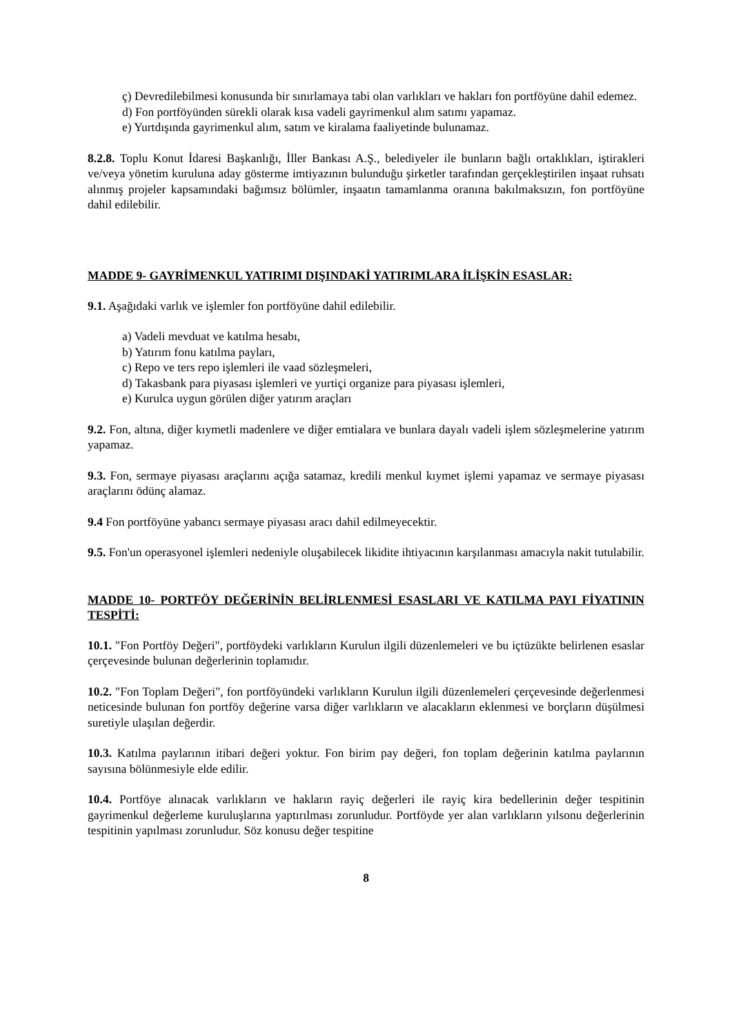ç) Devredilebilmesi konusunda bir sınırlamaya tabi olan varlıkları ve hakları fon portföyüne dahil edemez.
d) Fon portföyünden sürekli olarak kısa vadeli gayrimenkul alım satımı yapamaz.
e) Yurtdışında gayrimenkul alım, satım ve kiralama faaliyetinde bulunamaz.
8.2.8. Toplu Konut İdaresi Başkanlığı, İller Bankası A.Ş., belediyeler ile bunların bağlı ortaklıkları, iştirakleri ve/veya yönetim kuruluna aday gösterme imtiyazının bulunduğu şirketler tarafından gerçekleştirilen inşaat ruhsatı alınmış projeler kapsamındaki bağımsız bölümler, inşaatın tamamlanma oranına bakılmaksızın, fon portföyüne dahil edilebilir.
MADDE 9- GAYRİMENKUL YATIRIMI DIŞINDAKİ YATIRIMLARA İLİŞKİN ESASLAR:
9.1. Aşağıdaki varlık ve işlemler fon portföyüne dahil edilebilir.
a) Vadeli mevduat ve katılma hesabı,
b) Yatırım fonu katılma payları,
c) Repo ve ters repo işlemleri ile vaad sözleşmeleri,
d) Takasbank para piyasası işlemleri ve yurtiçi organize para piyasası işlemleri,
e) Kurulca uygun görülen diğer yatırım araçları
9.2. Fon, altına, diğer kıymetli madenlere ve diğer emtialara ve bunlara dayalı vadeli işlem sözleşmelerine yatırım yapamaz.
9.3. Fon, sermaye piyasası araçlarını açığa satamaz, kredili menkul kıymet işlemi yapamaz ve sermaye piyasası araçlarını ödünç alamaz.
9.4 Fon portföyüne yabancı sermaye piyasası aracı dahil edilmeyecektir.
9.5. Fon'un operasyonel işlemleri nedeniyle oluşabilecek likidite ihtiyacının karşılanması amacıyla nakit tutulabilir.
MADDE 10- PORTFÖY DEĞERİNİN BELİRLENMESİ ESASLARI VE KATILMA PAYI FİYATININ TESPİTİ:
10.1. "Fon Portföy Değeri", portföydeki varlıkların Kurulun ilgili düzenlemeleri ve bu içtüzükte belirlenen esaslar çerçevesinde bulunan değerlerinin toplamıdır.
10.2. "Fon Toplam Değeri", fon portföyündeki varlıkların Kurulun ilgili düzenlemeleri çerçevesinde değerlenmesi neticesinde bulunan fon portföy değerine varsa diğer varlıkların ve alacakların eklenmesi ve borçların düşülmesi suretiyle ulaşılan değerdir.
10.3. Katılma paylarının itibari değeri yoktur. Fon birim pay değeri, fon toplam değerinin katılma paylarının sayısına bölünmesiyle elde edilir.
10.4. Portföye alınacak varlıkların ve hakların rayiç değerleri ile rayiç kira bedellerinin değer tespitinin gayrimenkul değerleme kuruluşlarına yaptırılması zorunludur. Portföyde yer alan varlıkların yılsonu değerlerinin tespitinin yapılması zorunludur. Söz konusu değer tespitine
8